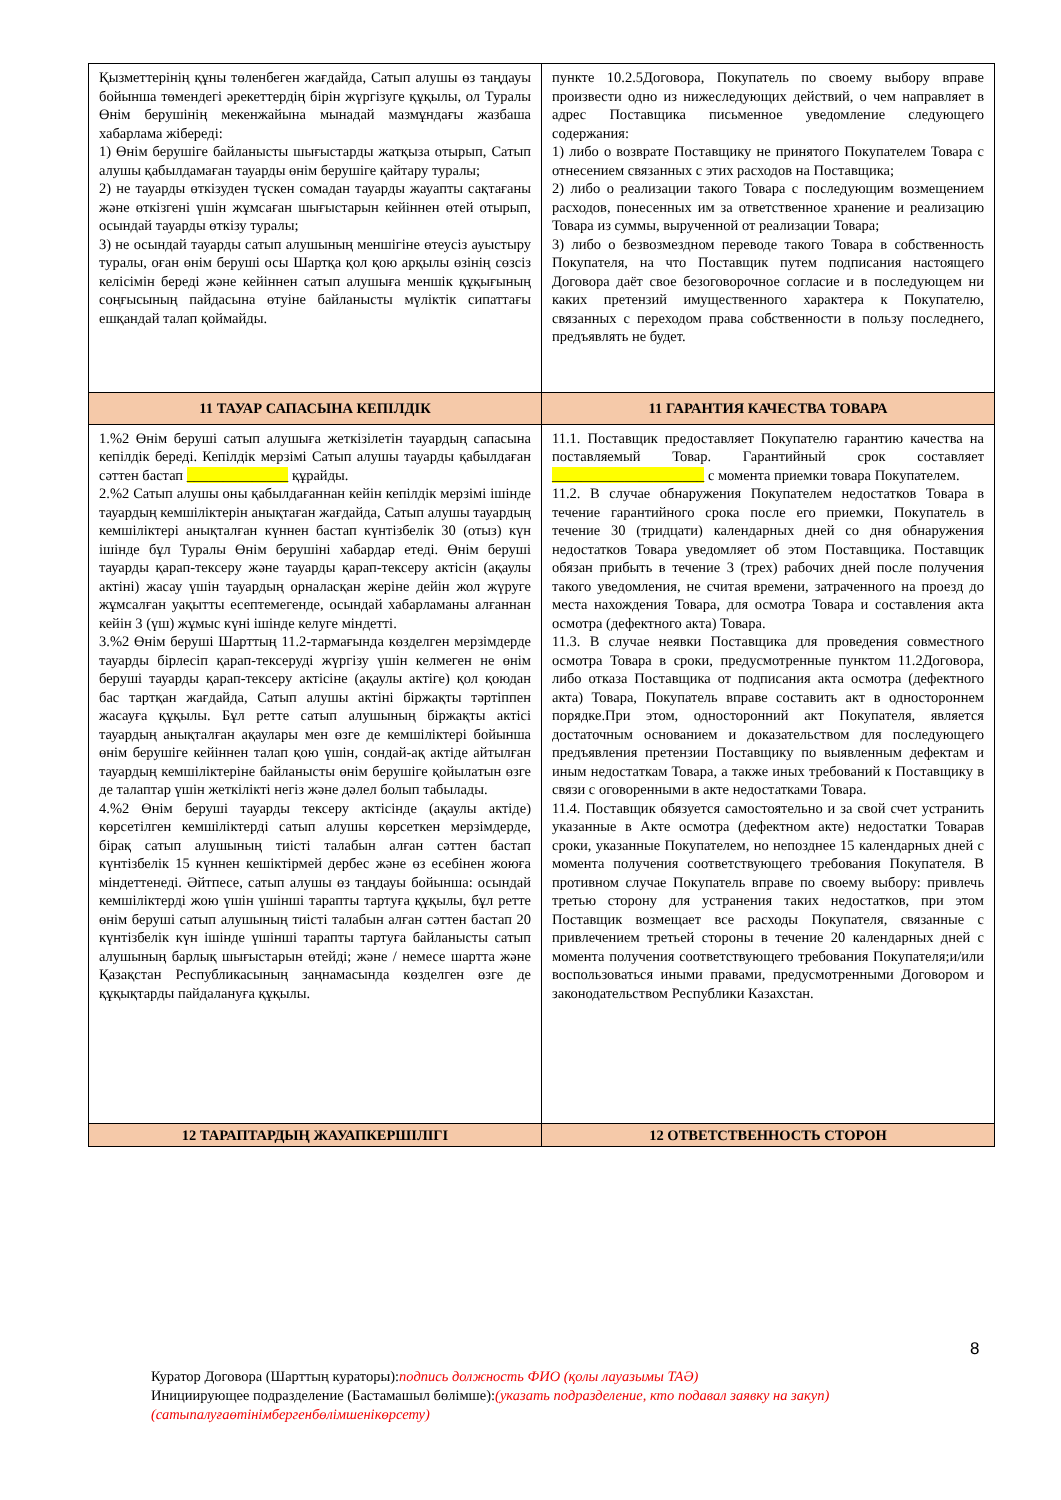| Қызметтерінің құны төленбеген жағдайда, Сатып алушы өз таңдауы бойынша төмендегі әрекеттердің бірін жүргізуге құқылы, ол Туралы Өнім берушінің мекенжайына мынадай мазмұндағы жазбаша хабарлама жібереді: 1) Өнім берушіге байланысты шығыстарды жатқыза отырып, Сатып алушы қабылдамаған тауарды өнім берушіге қайтару туралы; 2) не тауарды өткізуден түскен сомадан тауарды жауапты сақтағаны және өткізгені үшін жұмсаған шығыстарын кейіннен өтей отырып, осындай тауарды өткізу туралы; 3) не осындай тауарды сатып алушының меншігіне өтеусіз ауыстыру туралы, оған өнім беруші осы Шартқа қол қою арқылы өзінің сөзсіз келісімін береді және кейіннен сатып алушыға меншік құқығының соңғысының пайдасына өтуіне байланысты мүліктік сипаттағы ешқандай талап қоймайды. | пункте 10.2.5Договора, Покупатель по своему выбору вправе произвести одно из нижеследующих действий, о чем направляет в адрес Поставщика письменное уведомление следующего содержания: 1) либо о возврате Поставщику не принятого Покупателем Товара с отнесением связанных с этих расходов на Поставщика; 2) либо о реализации такого Товара с последующим возмещением расходов, понесенных им за ответственное хранение и реализацию Товара из суммы, вырученной от реализации Товара; 3) либо о безвозмездном переводе такого Товара в собственность Покупателя, на что Поставщик путем подписания настоящего Договора даёт свое безоговорочное согласие и в последующем ни каких претензий имущественного характера к Покупателю, связанных с переходом права собственности в пользу последнего, предъявлять не будет. |
| 11 ТАУАР САПАСЫНА КЕПІЛДІК | 11 ГАРАНТИЯ КАЧЕСТВА ТОВАРА |
| 1.%2 Өнім беруші сатып алушыға жеткізілетін тауардың сапасына кепілдік береді. Кепілдік мерзімі Сатып алушы тауарды қабылдаған сәттен бастап ______________ құрайды. 2.%2 Сатып алушы оны қабылдағаннан кейін кепілдік мерзімі ішінде тауардың кемшіліктерін анықтаған жағдайда, Сатып алушы тауардың кемшіліктері анықталған күннен бастап күнтізбелік 30 (отыз) күн ішінде бұл Туралы Өнім берушіні хабардар етеді. Өнім беруші тауарды қарап-тексеру және тауарды қарап-тексеру актісін (ақаулы актіні) жасау үшін тауардың орналасқан жеріне дейін жол жүруге жұмсалған уақытты есептемегенде, осындай хабарламаны алғаннан кейін 3 (үш) жұмыс күні ішінде келуге міндетті. 3.%2 Өнім беруші Шарттың 11.2-тармағында көзделген мерзімдерде тауарды бірлесіп қарап-тексеруді жүргізу үшін келмеген не өнім беруші тауарды қарап-тексеру актісіне (ақаулы актіге) қол қоюдан бас тартқан жағдайда, Сатып алушы актіні біржақты тәртіппен жасауға құқылы. Бұл ретте сатып алушының біржақты актісі тауардың анықталған ақаулары мен өзге де кемшіліктері бойынша өнім берушіге кейіннен талап қою үшін, сондай-ақ актіде айтылған тауардың кемшіліктеріне байланысты өнім берушіге қойылатын өзге де талаптар үшін жеткілікті негіз және дәлел болып табылады. 4.%2 Өнім беруші тауарды тексеру актісінде (ақаулы актіде) көрсетілген кемшіліктерді сатып алушы көрсеткен мерзімдерде, бірақ сатып алушының тиісті талабын алған сәттен бастап күнтізбелік 15 күннен кешіктірмей дербес және өз есебінен жоюға міндеттенеді. Әйтпесе, сатып алушы өз таңдауы бойынша: осындай кемшіліктерді жою үшін үшінші тарапты тартуға құқылы, бұл ретте өнім беруші сатып алушының тиісті талабын алған сәттен бастап 20 күнтізбелік күн ішінде үшінші тарапты тартуға байланысты сатып алушының барлық шығыстарын өтейді; және / немесе шартта және Қазақстан Республикасының заңнамасында көзделген өзге де құқықтарды пайдалануға құқылы. | 11.1. Поставщик предоставляет Покупателю гарантию качества на поставляемый Товар. Гарантийный срок составляет _____________________ с момента приемки товара Покупателем. 11.2. В случае обнаружения Покупателем недостатков Товара в течение гарантийного срока после его приемки, Покупатель в течение 30 (тридцати) календарных дней со дня обнаружения недостатков Товара уведомляет об этом Поставщика. Поставщик обязан прибыть в течение 3 (трех) рабочих дней после получения такого уведомления, не считая времени, затраченного на проезд до места нахождения Товара, для осмотра Товара и составления акта осмотра (дефектного акта) Товара. 11.3. В случае неявки Поставщика для проведения совместного осмотра Товара в сроки, предусмотренные пунктом 11.2Договора, либо отказа Поставщика от подписания акта осмотра (дефектного акта) Товара, Покупатель вправе составить акт в одностороннем порядке.При этом, односторонний акт Покупателя, является достаточным основанием и доказательством для последующего предъявления претензии Поставщику по выявленным дефектам и иным недостаткам Товара, а также иных требований к Поставщику в связи с оговоренными в акте недостатками Товара. 11.4. Поставщик обязуется самостоятельно и за свой счет устранить указанные в Акте осмотра (дефектном акте) недостатки Товарав сроки, указанные Покупателем, но непозднее 15 календарных дней с момента получения соответствующего требования Покупателя. В противном случае Покупатель вправе по своему выбору: привлечь третью сторону для устранения таких недостатков, при этом Поставщик возмещает все расходы Покупателя, связанные с привлечением третьей стороны в течение 20 календарных дней с момента получения соответствующего требования Покупателя;и/или воспользоваться иными правами, предусмотренными Договором и законодательством Республики Казахстан. |
| 12 ТАРАПТАРДЫҢ ЖАУАПКЕРШІЛІГІ | 12 ОТВЕТСТВЕННОСТЬ СТОРОН |
8
Куратор Договора (Шарттың кураторы):подпись должность ФИО (қолы лауазымы ТАӘ)
Инициирующее подразделение (Бастамашыл бөлімше):(указать подразделение, кто подавал заявку на закуп)
(сатыпалуғаөтінімбергенбөлімшенікөрсету)